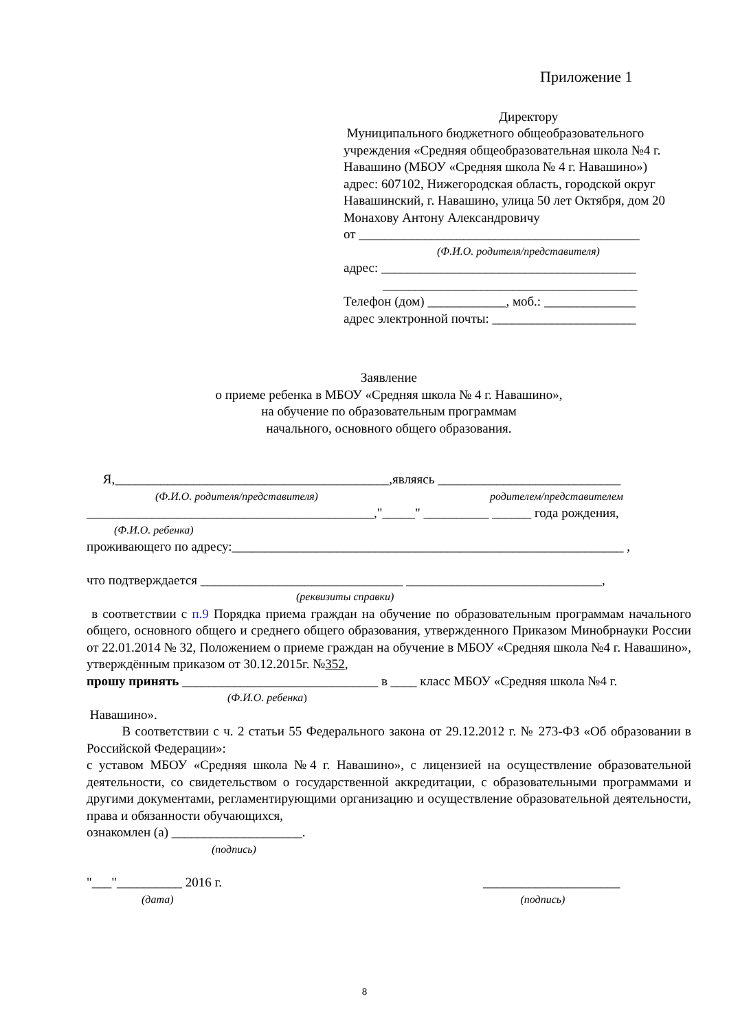Приложение 1
Директору
Муниципального бюджетного общеобразовательного
учреждения «Средняя общеобразовательная школа №4 г.
Навашино (МБОУ «Средняя школа № 4 г. Навашино»)
адрес: 607102, Нижегородская область, городской округ
Навашинский, г. Навашино, улица 50 лет Октября, дом 20
Монахову Антону Александровичу
от ___________________________________________
(Ф.И.О. родителя/представителя)
адрес: _______________________________________
_______________________________________
Телефон (дом) ____________, моб.: ______________
адрес электронной почты: ______________________
Заявление
о приеме ребенка в МБОУ «Средняя школа № 4 г. Навашино»,
на обучение по образовательным программам
начального, основного общего образования.
Я,__________________________________________,являясь ____________________________
(Ф.И.О. родителя/представителя) родителем/представителем
____________________________________________,"_____" __________ ______ года рождения,
(Ф.И.О. ребенка)
проживающего по адресу:____________________________________________________________ ,
что подтверждается _______________________________ ______________________________,
(реквизиты справки)
в соответствии с п.9 Порядка приема граждан на обучение по образовательным программам начального общего, основного общего и среднего общего образования, утвержденного Приказом Минобрнауки России от 22.01.2014 № 32, Положением о приеме граждан на обучение в МБОУ «Средняя школа №4 г. Навашино», утверждённым приказом от 30.12.2015г. №352,
прошу принять ______________________________ в ____ класс МБОУ «Средняя школа №4 г.
(Ф.И.О. ребенка)
Навашино».
В соответствии с ч. 2 статьи 55 Федерального закона от 29.12.2012 г. № 273-ФЗ «Об образовании в Российской Федерации»:
с уставом МБОУ «Средняя школа №4 г. Навашино», с лицензией на осуществление образовательной деятельности, со свидетельством о государственной аккредитации, с образовательными программами и другими документами, регламентирующими организацию и осуществление образовательной деятельности, права и обязанности обучающихся,
ознакомлен (а) ____________________.
(подпись)
"___"__________ 2016 г. _____________________
(дата) (подпись)
8